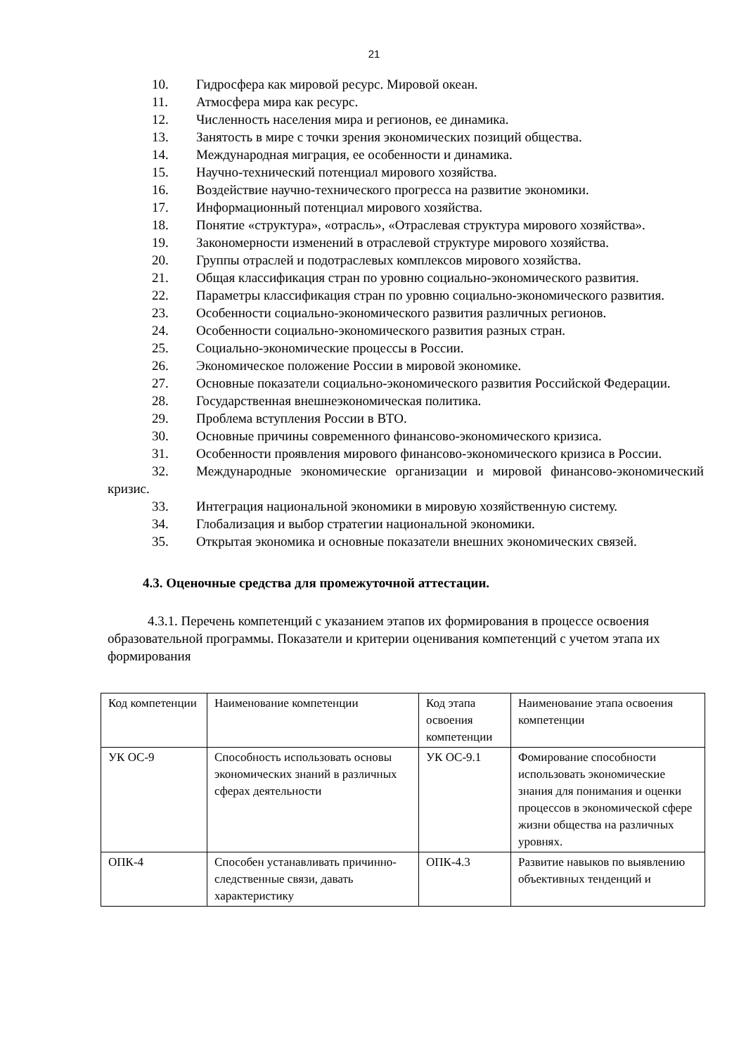21
10. Гидросфера как мировой ресурс. Мировой океан.
11. Атмосфера мира как ресурс.
12. Численность населения мира и регионов, ее динамика.
13. Занятость в мире с точки зрения экономических позиций общества.
14. Международная миграция, ее особенности и динамика.
15. Научно-технический потенциал мирового хозяйства.
16. Воздействие научно-технического прогресса на развитие экономики.
17. Информационный потенциал мирового хозяйства.
18. Понятие «структура», «отрасль», «Отраслевая структура мирового хозяйства».
19. Закономерности изменений в отраслевой структуре мирового хозяйства.
20. Группы отраслей и подотраслевых комплексов мирового хозяйства.
21. Общая классификация стран по уровню социально-экономического развития.
22. Параметры классификация стран по уровню социально-экономического развития.
23. Особенности социально-экономического развития различных регионов.
24. Особенности социально-экономического развития разных стран.
25. Социально-экономические процессы в России.
26. Экономическое положение России в мировой экономике.
27. Основные показатели социально-экономического развития Российской Федерации.
28. Государственная внешнеэкономическая политика.
29. Проблема вступления России в ВТО.
30. Основные причины современного финансово-экономического кризиса.
31. Особенности проявления мирового финансово-экономического кризиса в России.
32. Международные экономические организации и мировой финансово-экономический кризис.
33. Интеграция национальной экономики в мировую хозяйственную систему.
34. Глобализация и выбор стратегии национальной экономики.
35. Открытая экономика и основные показатели внешних экономических связей.
4.3. Оценочные средства для промежуточной аттестации.
4.3.1. Перечень компетенций с указанием этапов их формирования в процессе освоения образовательной программы. Показатели и критерии оценивания компетенций с учетом этапа их формирования
| Код компетенции | Наименование компетенции | Код этапа освоения компетенции | Наименование этапа освоения компетенции |
| УК ОС-9 | Способность использовать основы экономических знаний в различных сферах деятельности | УК ОС-9.1 | Фомирование способности использовать экономические знания для понимания и оценки процессов в экономической сфере жизни общества на различных уровнях. |
| ОПК-4 | Способен устанавливать причинно-следственные связи, давать характеристику | ОПК-4.3 | Развитие навыков по выявлению объективных тенденций и |